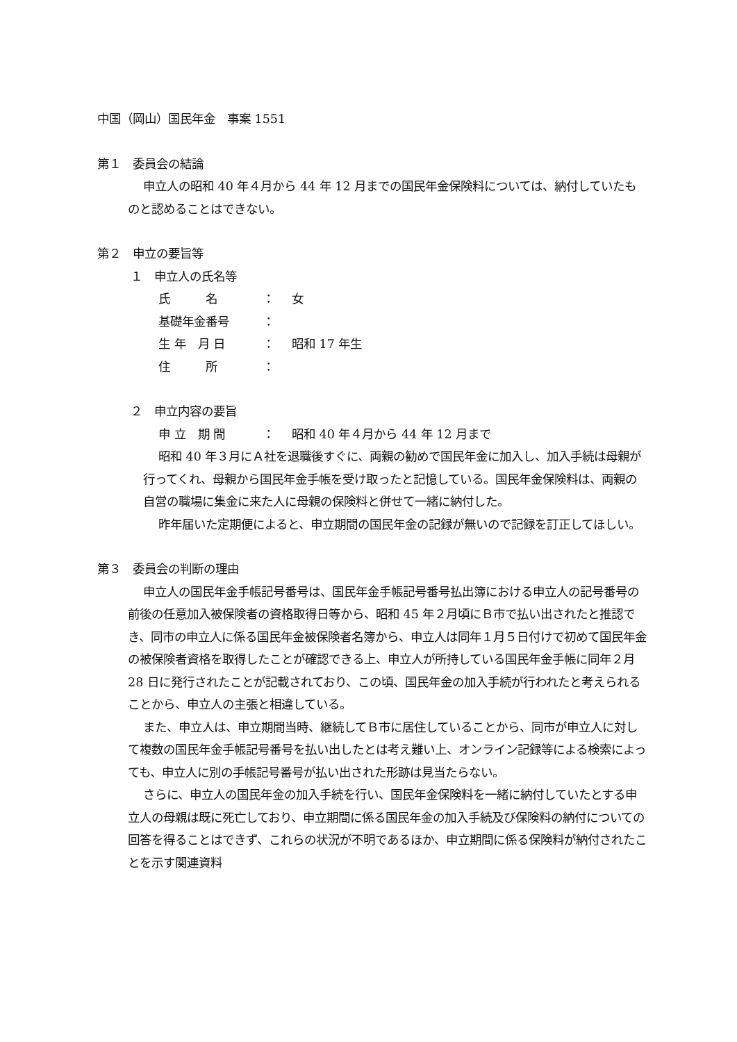中国（岡山）国民年金　事案 1551
第１　委員会の結論
申立人の昭和 40 年４月から 44 年 12 月までの国民年金保険料については、納付していたものと認めることはできない。
第２　申立の要旨等
１　申立人の氏名等
氏　　　名 ： 女
基礎年金番号 ：
生 年　月 日 ： 昭和 17 年生
住　　　所 ：
２　申立内容の要旨
申 立　期 間 ： 昭和 40 年４月から 44 年 12 月まで
昭和 40 年３月にＡ社を退職後すぐに、両親の勧めで国民年金に加入し、加入手続は母親が行ってくれ、母親から国民年金手帳を受け取ったと記憶している。国民年金保険料は、両親の自営の職場に集金に来た人に母親の保険料と併せて一緒に納付した。
昨年届いた定期便によると、申立期間の国民年金の記録が無いので記録を訂正してほしい。
第３　委員会の判断の理由
申立人の国民年金手帳記号番号は、国民年金手帳記号番号払出簿における申立人の記号番号の前後の任意加入被保険者の資格取得日等から、昭和 45 年２月頃にＢ市で払い出されたと推認でき、同市の申立人に係る国民年金被保険者名簿から、申立人は同年１月５日付けで初めて国民年金の被保険者資格を取得したことが確認できる上、申立人が所持している国民年金手帳に同年２月 28 日に発行されたことが記載されており、この頃、国民年金の加入手続が行われたと考えられることから、申立人の主張と相違している。
また、申立人は、申立期間当時、継続してＢ市に居住していることから、同市が申立人に対して複数の国民年金手帳記号番号を払い出したとは考え難い上、オンライン記録等による検索によっても、申立人に別の手帳記号番号が払い出された形跡は見当たらない。
さらに、申立人の国民年金の加入手続を行い、国民年金保険料を一緒に納付していたとする申立人の母親は既に死亡しており、申立期間に係る国民年金の加入手続及び保険料の納付についての回答を得ることはできず、これらの状況が不明であるほか、申立期間に係る保険料が納付されたことを示す関連資料